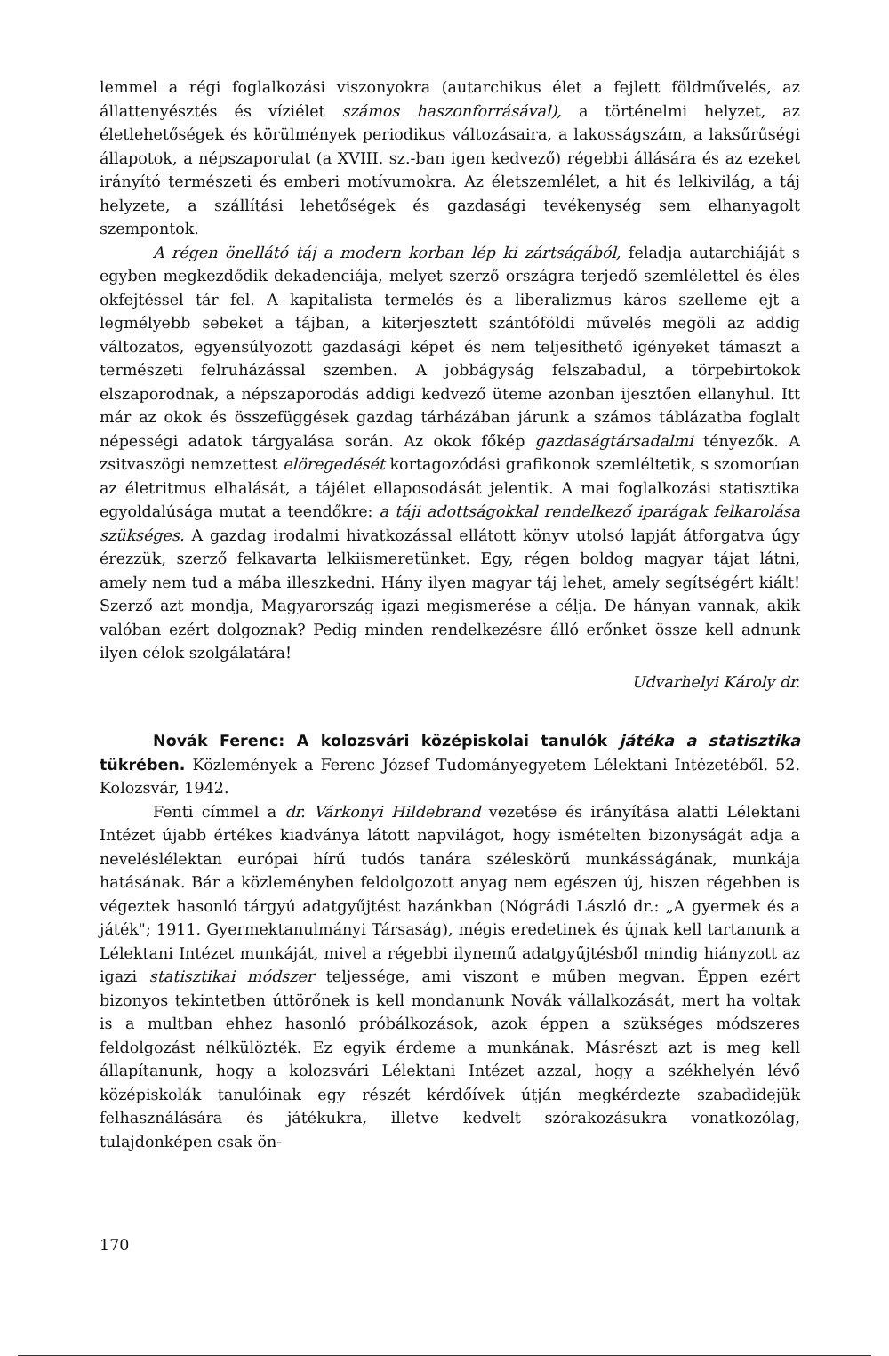lemmel a régi foglalkozási viszonyokra (autarchikus élet a fejlett földművelés, az állattenyésztés és víziélet számos haszonforrásával), a történelmi helyzet, az életlehetőségek és körülmények periodikus változásaira, a lakosságszám, a laksűrűségi állapotok, a népszaporulat (a XVIII. sz.-ban igen kedvező) régebbi állására és az ezeket irányító természeti és emberi motívumokra. Az életszemlélet, a hit és lelkivilág, a táj helyzete, a szállítási lehetőségek és gazdasági tevékenység sem elhanyagolt szempontok.
A régen önellátó táj a modern korban lép ki zártságából, feladja autarchiáját s egyben megkezdődik dekadenciája, melyet szerző országra terjedő szemlélettel és éles okfejtéssel tár fel. A kapitalista termelés és a liberalizmus káros szelleme ejt a legmélyebb sebeket a tájban, a kiterjesztett szántóföldi művelés megöli az addig változatos, egyensúlyozott gazdasági képet és nem teljesíthető igényeket támaszt a természeti felruházással szemben. A jobbágyság felszabadul, a törpebirtokok elszaporodnak, a népszaporodás addigi kedvező üteme azonban ijesztően ellanyhul. Itt már az okok és összefüggések gazdag tárházában járunk a számos táblázatba foglalt népességi adatok tárgyalása során. Az okok főkép gazdaságtársadalmi tényezők. A zsitvaszögi nemzettest elöregedését kortagozódási grafikonok szemléltetik, s szomorúan az életritmus elhalását, a tájélet ellaposodását jelentik. A mai foglalkozási statisztika egyoldalúsága mutat a teendőkre: a táji adottságokkal rendelkező iparágak felkarolása szükséges. A gazdag irodalmi hivatkozással ellátott könyv utolsó lapját átforgatva úgy érezzük, szerző felkavarta lelkiismeretünket. Egy, régen boldog magyar tájat látni, amely nem tud a mába illeszkedni. Hány ilyen magyar táj lehet, amely segítségért kiált! Szerző azt mondja, Magyarország igazi megismerése a célja. De hányan vannak, akik valóban ezért dolgoznak? Pedig minden rendelkezésre álló erőnket össze kell adnunk ilyen célok szolgálatára!
Udvarhelyi Károly dr.
Novák Ferenc: A kolozsvári középiskolai tanulók játéka a statisztika tükrében. Közlemények a Ferenc József Tudományegyetem Lélektani Intézetéből. 52. Kolozsvár, 1942.
Fenti címmel a dr. Várkonyi Hildebrand vezetése és irányítása alatti Lélektani Intézet újabb értékes kiadványa látott napvilágot, hogy ismételten bizonyságát adja a neveléslélektan európai hírű tudós tanára széleskörű munkásságának, munkája hatásának. Bár a közleményben feldolgozott anyag nem egészen új, hiszen régebben is végeztek hasonló tárgyú adatgyűjtést hazánkban (Nógrádi László dr.: „A gyermek és a játék"; 1911. Gyermektanulmányi Társaság), mégis eredetinek és újnak kell tartanunk a Lélektani Intézet munkáját, mivel a régebbi ilynemű adatgyűjtésből mindig hiányzott az igazi statisztikai módszer teljessége, ami viszont e műben megvan. Éppen ezért bizonyos tekintetben úttörőnek is kell mondanunk Novák vállalkozását, mert ha voltak is a multban ehhez hasonló próbálkozások, azok éppen a szükséges módszeres feldolgozást nélkülözték. Ez egyik érdeme a munkának. Másrészt azt is meg kell állapítanunk, hogy a kolozsvári Lélektani Intézet azzal, hogy a székhelyén lévő középiskolák tanulóinak egy részét kérdőívek útján megkérdezte szabadidejük felhasználására és játékukra, illetve kedvelt szórakozásukra vonatkozólag, tulajdonképen csak ön-
170